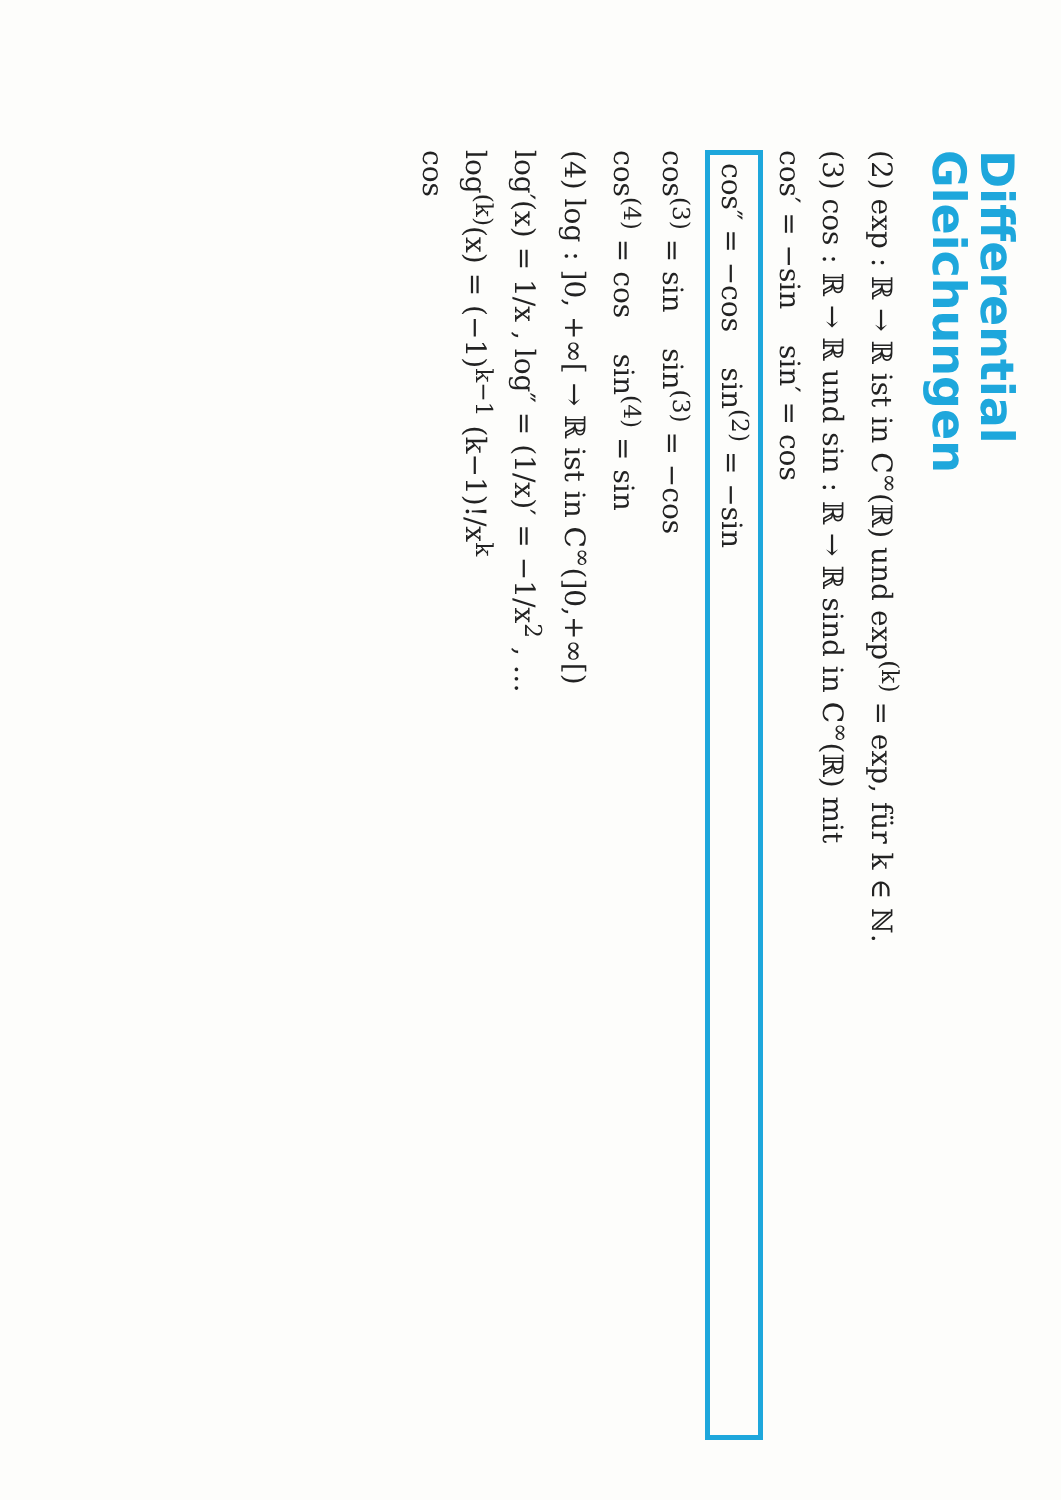Differential
Gleichungen
(2) exp : ℝ → ℝ ist in C<sup>∞</sup>(ℝ) und exp<sup>(k)</sup> = exp, für k ∈ ℕ.
(3) cos : ℝ → ℝ und sin : ℝ → ℝ sind in C<sup>∞</sup>(ℝ) mit
cos′ = −sin sin′ = cos
cos″ = −cos sin<sup>(2)</sup> = −sin
cos<sup>(3)</sup> = sin sin<sup>(3)</sup> = −cos
cos<sup>(4)</sup> = cos sin<sup>(4)</sup> = sin
(4) log : ]0, +∞[ → ℝ ist in C<sup>∞</sup>(]0,+∞[)
log′(x) = 1/x , log″ = (1/x)′ = −1/x<sup>2</sup> , …
log<sup>(k)</sup>(x) = (−1)<sup>k−1</sup> (k−1)!/x<sup>k</sup>
cos